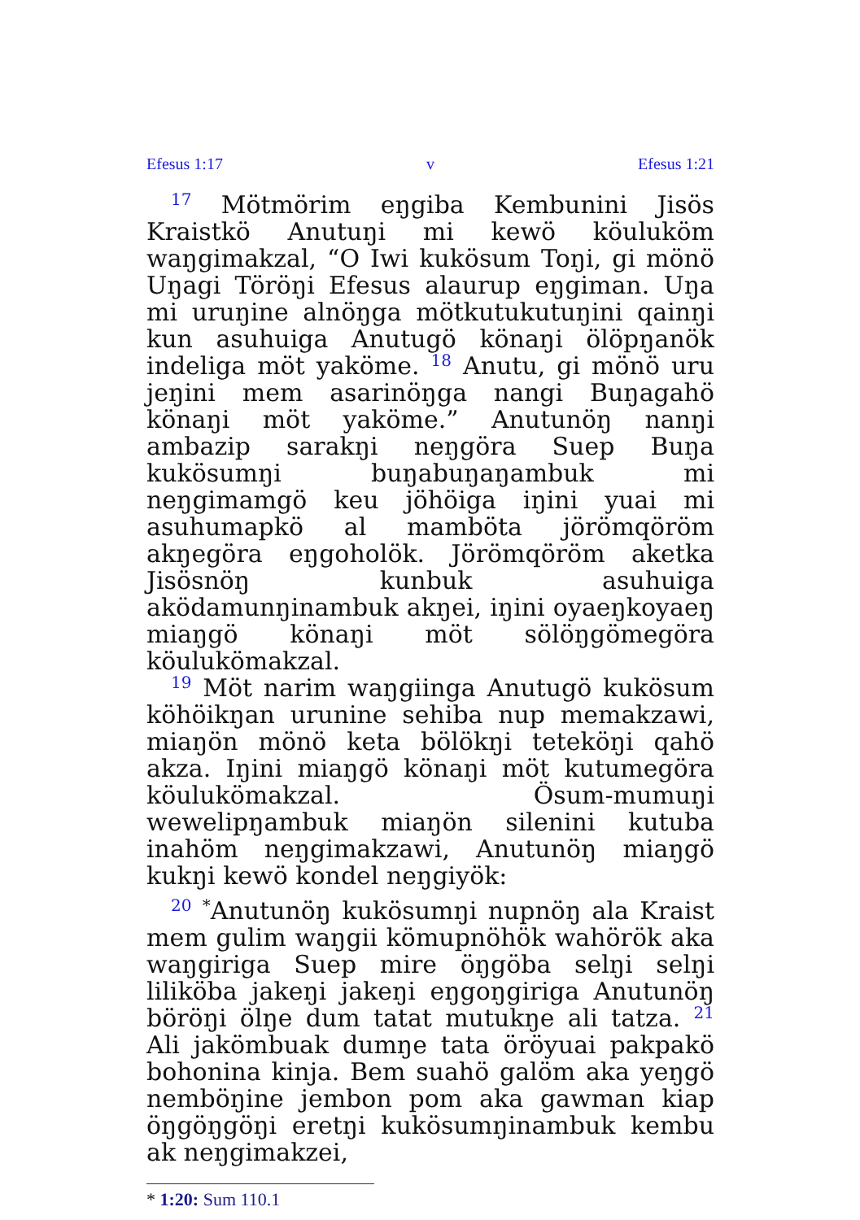Efesus 1:17 v Efesus 1:21
<sup>17</sup> Mötmörim eŋgiba Kembunini Jisös Kraistkö Anutuŋi mi kewö köuluköm waŋgimakzal, “O Iwi kukösum Toŋi, gi mönö Uŋagi Töröŋi Efesus alaurup eŋgiman. Uŋa mi uruŋine alnöŋga mötkutukutuŋini qainŋi kun asuhuiga Anutugö könaŋi ölöpŋanök indeliga möt yaköme. <sup>18</sup> Anutu, gi mönö uru jeŋini mem asarinöŋga nangi Buŋagahö könaŋi möt yaköme.” Anutunöŋ nanŋi ambazip sarakŋi neŋgöra Suep Buŋa kukösumŋi buŋabuŋaŋambuk mi neŋgimamgö keu jöhöiga iŋini yuai mi asuhumapkö al mamböta jörömqöröm akŋegöra eŋgoholök. Jörömqöröm aketka Jisösnöŋ kunbuk asuhuiga aködamunŋinambuk akŋei, iŋini oyaeŋkoyaeŋ miaŋgö könaŋi möt sölöŋgömegöra köulukömakzal.
<sup>19</sup> Möt narim waŋgiinga Anutugö kukösum köhöikŋan urunine sehiba nup memakzawi, miaŋön mönö keta bölökŋi teteköŋi qahö akza. Iŋini miaŋgö könaŋi möt kutumegöra köulukömakzal. Ösum-mumuŋi wewelipŋambuk miaŋön silenini kutuba inahöm neŋgimakzawi, Anutunöŋ miaŋgö kukŋi kewö kondel neŋgiyök:
<sup>20</sup> <sup>*</sup>Anutunöŋ kukösumŋi nupnöŋ ala Kraist mem gulim waŋgii kömupnöhök wahörök aka waŋgiriga Suep mire öŋgöba selŋi selŋi liliköba jakeŋi jakeŋi eŋgoŋgiriga Anutunöŋ böröŋi ölŋe dum tatat mutukŋe ali tatza. <sup>21</sup> Ali jakömbuak dumŋe tata öröyuai pakpakö bohonina kinja. Bem suahö galöm aka yeŋgö nemböŋine jembon pom aka gawman kiap öŋgöŋgöŋi eretŋi kukösumŋinambuk kembu ak neŋgimakzei,
* 1:20: Sum 110.1